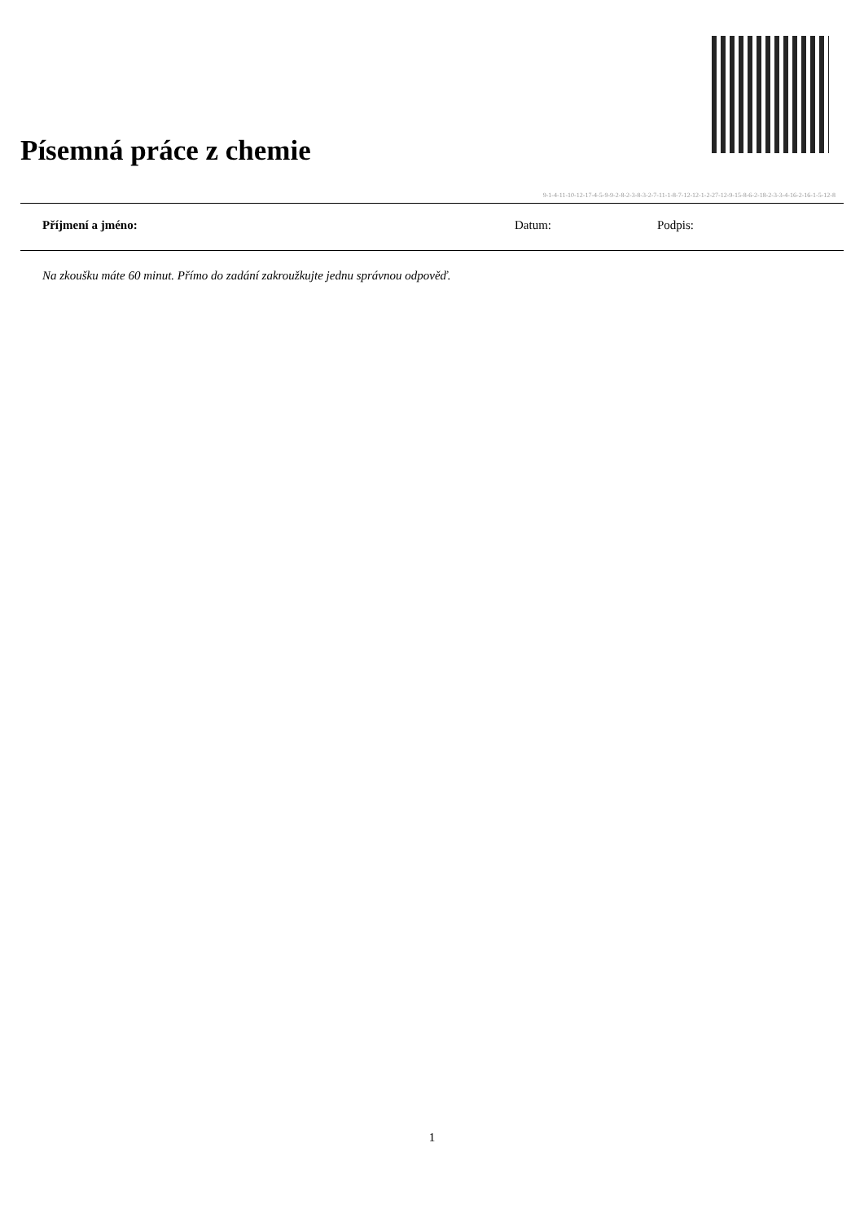Písemná práce z chemie
9-1-4-11-10-12-17-4-5-9-9-2-8-2-3-8-3-2-7-11-1-8-7-12-12-1-2-27-12-9-15-8-6-2-18-2-3-3-4-16-2-16-1-5-12-8
Příjmení a jméno: Datum: Podpis:
Na zkoušku máte 60 minut. Přímo do zadání zakroužkujte jednu správnou odpověď.
1